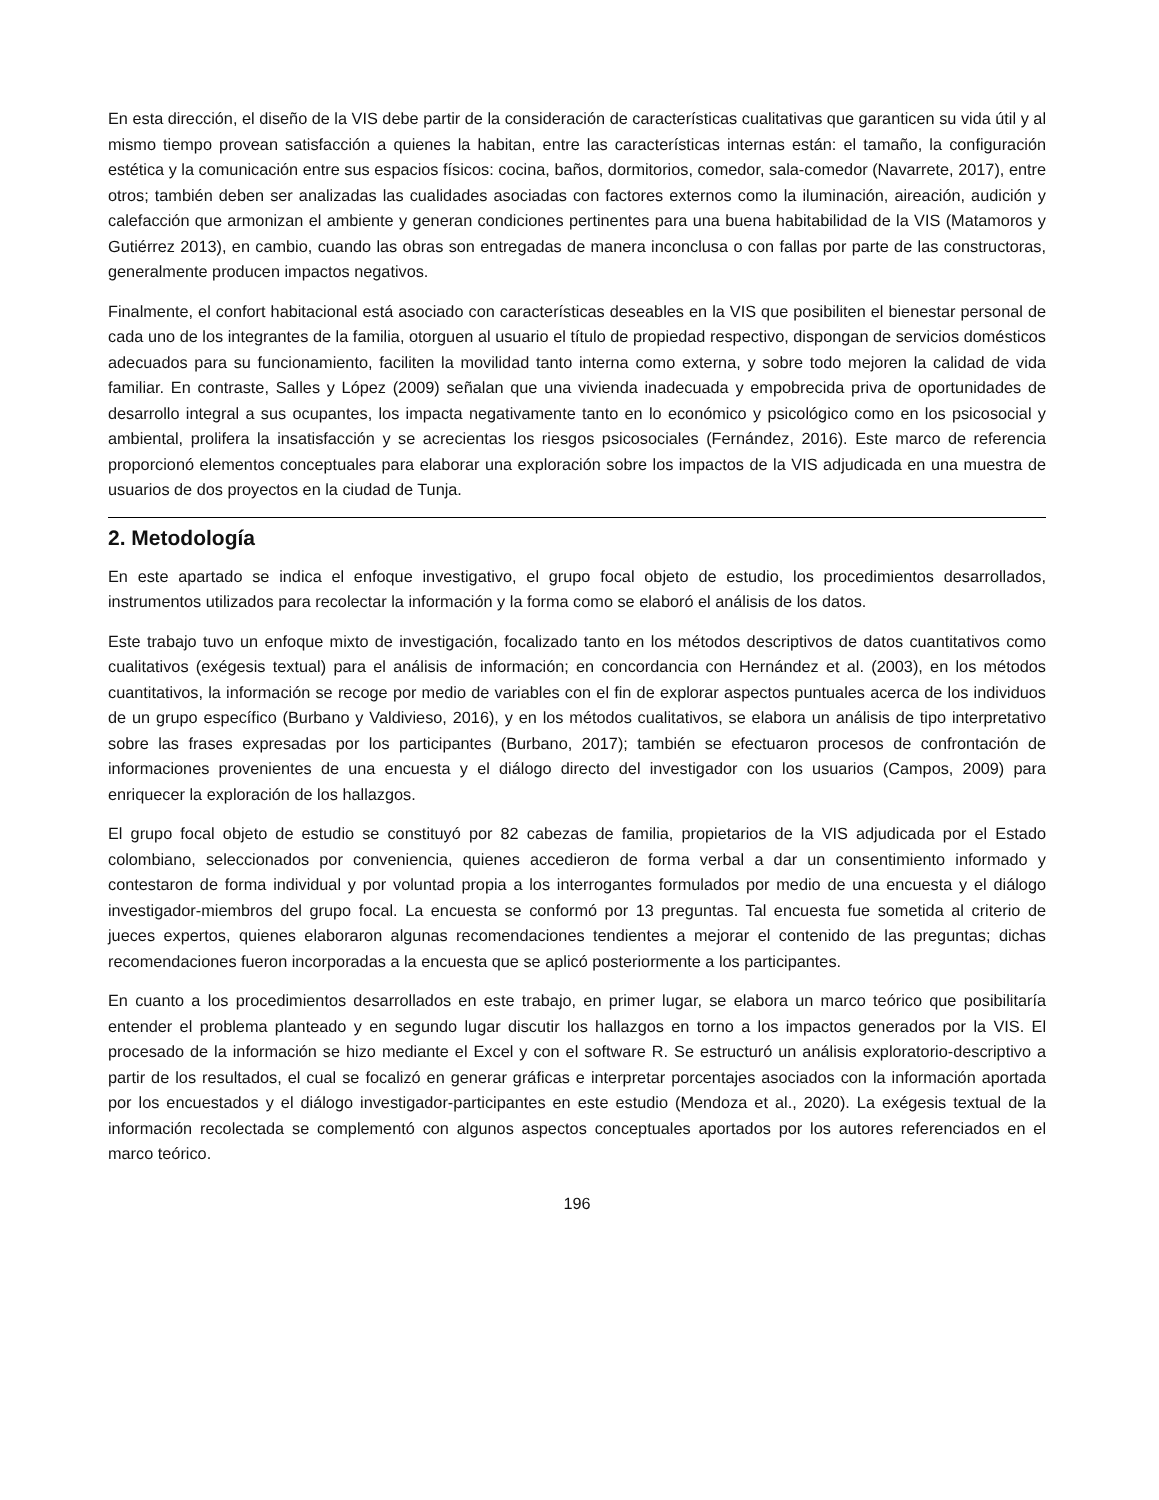En esta dirección, el diseño de la VIS debe partir de la consideración de características cualitativas que garanticen su vida útil y al mismo tiempo provean satisfacción a quienes la habitan, entre las características internas están: el tamaño, la configuración estética y la comunicación entre sus espacios físicos: cocina, baños, dormitorios, comedor, sala-comedor (Navarrete, 2017), entre otros; también deben ser analizadas las cualidades asociadas con factores externos como la iluminación, aireación, audición y calefacción que armonizan el ambiente y generan condiciones pertinentes para una buena habitabilidad de la VIS (Matamoros y Gutiérrez 2013), en cambio, cuando las obras son entregadas de manera inconclusa o con fallas por parte de las constructoras, generalmente producen impactos negativos.
Finalmente, el confort habitacional está asociado con características deseables en la VIS que posibiliten el bienestar personal de cada uno de los integrantes de la familia, otorguen al usuario el título de propiedad respectivo, dispongan de servicios domésticos adecuados para su funcionamiento, faciliten la movilidad tanto interna como externa, y sobre todo mejoren la calidad de vida familiar. En contraste, Salles y López (2009) señalan que una vivienda inadecuada y empobrecida priva de oportunidades de desarrollo integral a sus ocupantes, los impacta negativamente tanto en lo económico y psicológico como en los psicosocial y ambiental, prolifera la insatisfacción y se acrecientas los riesgos psicosociales (Fernández, 2016). Este marco de referencia proporcionó elementos conceptuales para elaborar una exploración sobre los impactos de la VIS adjudicada en una muestra de usuarios de dos proyectos en la ciudad de Tunja.
2. Metodología
En este apartado se indica el enfoque investigativo, el grupo focal objeto de estudio, los procedimientos desarrollados, instrumentos utilizados para recolectar la información y la forma como se elaboró el análisis de los datos.
Este trabajo tuvo un enfoque mixto de investigación, focalizado tanto en los métodos descriptivos de datos cuantitativos como cualitativos (exégesis textual) para el análisis de información; en concordancia con Hernández et al. (2003), en los métodos cuantitativos, la información se recoge por medio de variables con el fin de explorar aspectos puntuales acerca de los individuos de un grupo específico (Burbano y Valdivieso, 2016), y en los métodos cualitativos, se elabora un análisis de tipo interpretativo sobre las frases expresadas por los participantes (Burbano, 2017); también se efectuaron procesos de confrontación de informaciones provenientes de una encuesta y el diálogo directo del investigador con los usuarios (Campos, 2009) para enriquecer la exploración de los hallazgos.
El grupo focal objeto de estudio se constituyó por 82 cabezas de familia, propietarios de la VIS adjudicada por el Estado colombiano, seleccionados por conveniencia, quienes accedieron de forma verbal a dar un consentimiento informado y contestaron de forma individual y por voluntad propia a los interrogantes formulados por medio de una encuesta y el diálogo investigador-miembros del grupo focal. La encuesta se conformó por 13 preguntas. Tal encuesta fue sometida al criterio de jueces expertos, quienes elaboraron algunas recomendaciones tendientes a mejorar el contenido de las preguntas; dichas recomendaciones fueron incorporadas a la encuesta que se aplicó posteriormente a los participantes.
En cuanto a los procedimientos desarrollados en este trabajo, en primer lugar, se elabora un marco teórico que posibilitaría entender el problema planteado y en segundo lugar discutir los hallazgos en torno a los impactos generados por la VIS. El procesado de la información se hizo mediante el Excel y con el software R. Se estructuró un análisis exploratorio-descriptivo a partir de los resultados, el cual se focalizó en generar gráficas e interpretar porcentajes asociados con la información aportada por los encuestados y el diálogo investigador-participantes en este estudio (Mendoza et al., 2020). La exégesis textual de la información recolectada se complementó con algunos aspectos conceptuales aportados por los autores referenciados en el marco teórico.
196